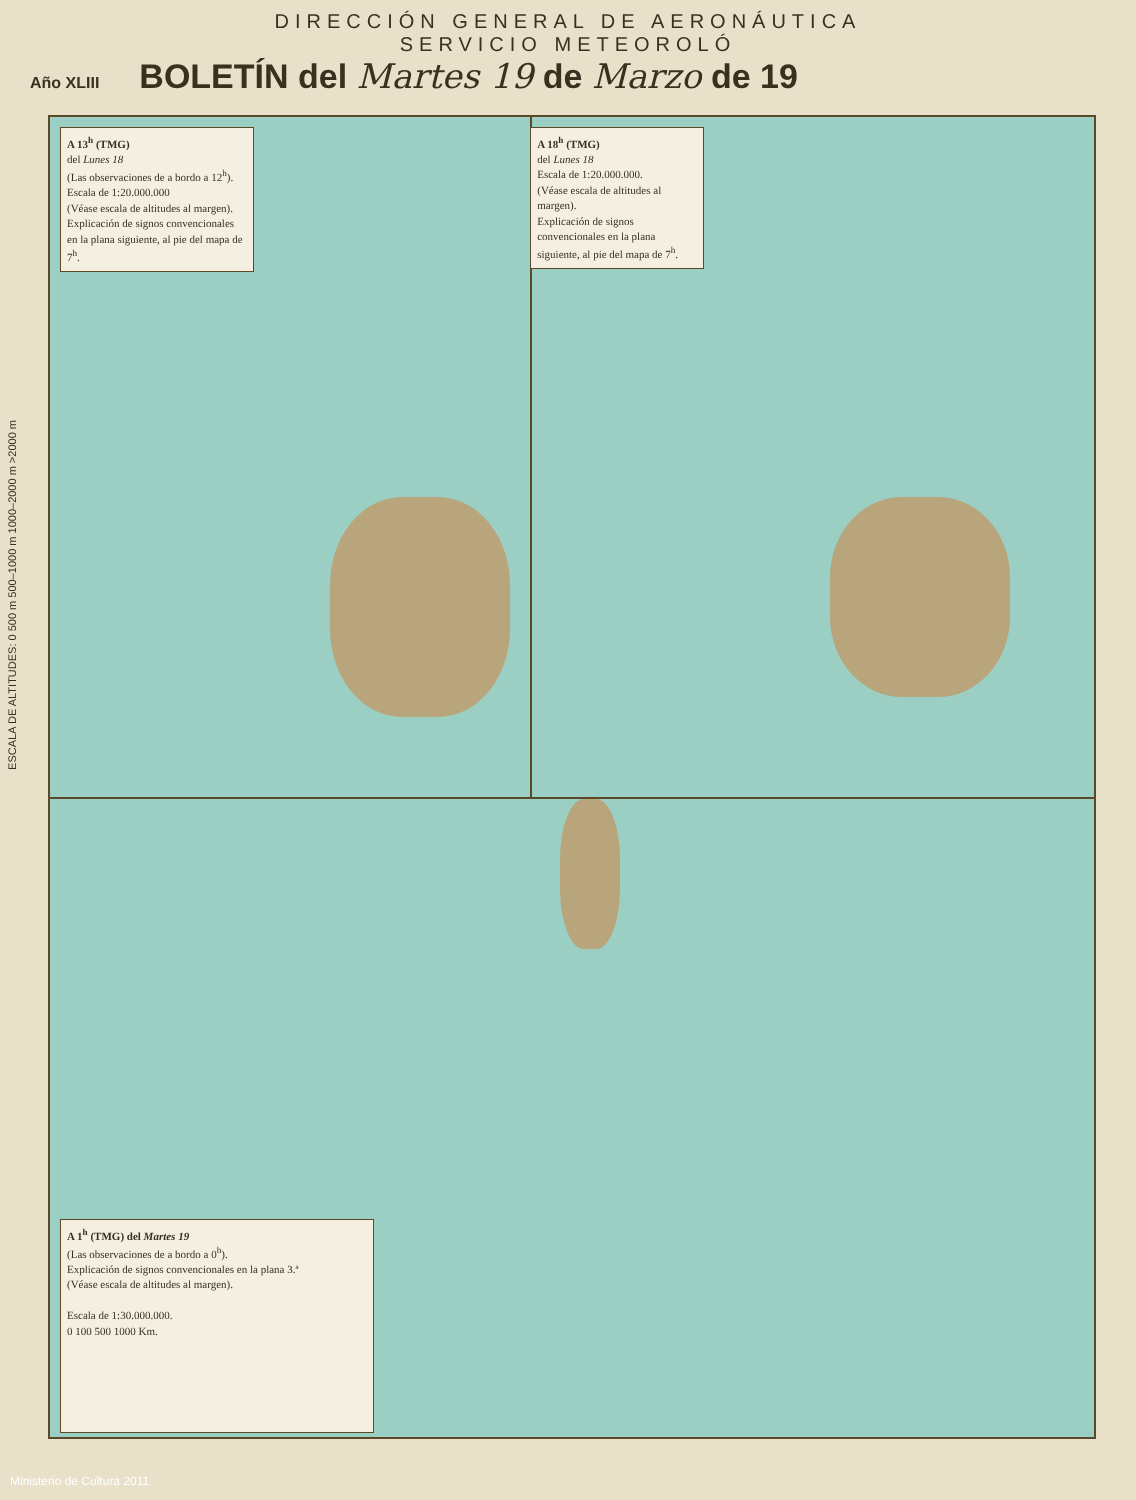DIRECCIÓN GENERAL DE AERONÁUTICA
SERVICIO METEOROLÓ
Año XLIII BOLETÍN del Martes 19 de Marzo de 19
ESCALA DE ALTITUDES: 0 500 m 500–1000 m 1000–2000 m >2000 m
A 13<sup>h</sup> (TMG)
del Lunes 18
(Las observaciones de a bordo a 12<sup>h</sup>).
Escala de 1:20.000.000
(Véase escala de altitudes al margen).
Explicación de signos convencionales en la plana siguiente, al pie del mapa de 7<sup>h</sup>.
A 18<sup>h</sup> (TMG)
del Lunes 18
Escala de 1:20.000.000.
(Véase escala de altitudes al margen).
Explicación de signos convencionales en la plana siguiente, al pie del mapa de 7<sup>h</sup>.
A 1<sup>h</sup> (TMG) del Martes 19
(Las observaciones de a bordo a 0<sup>h</sup>).
Explicación de signos convencionales en la plana 3.ª
(Véase escala de altitudes al margen).
Escala de 1:30.000.000.
0 100 500 1000 Km.
Ministerio de Cultura 2011